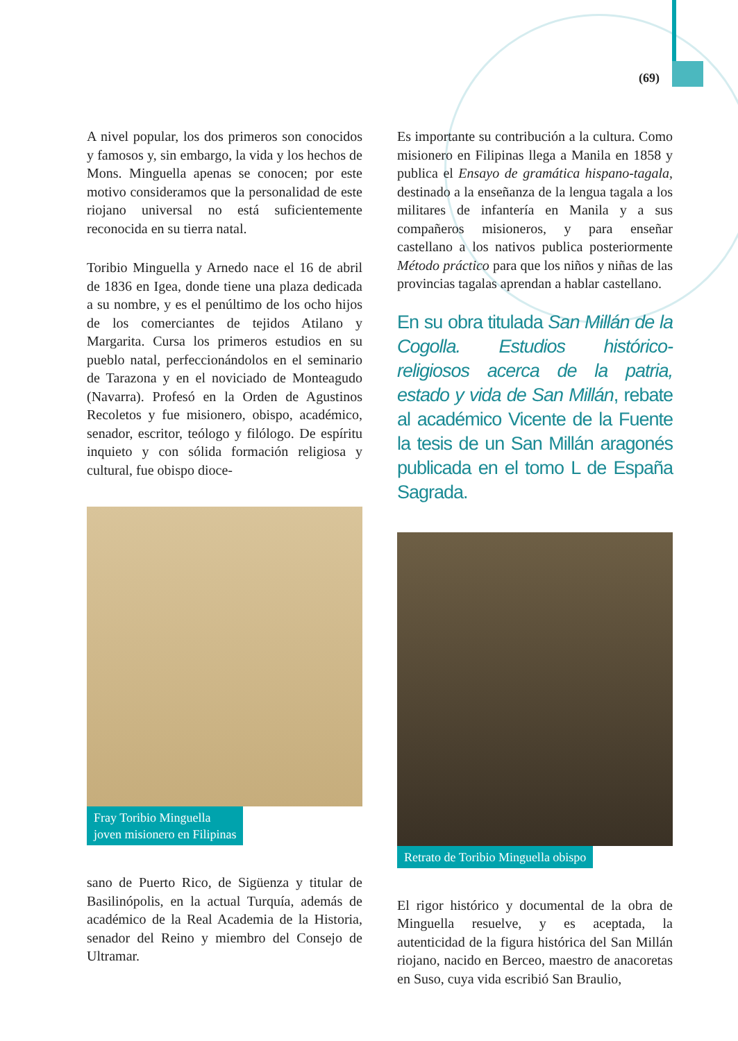(69)
A nivel popular, los dos primeros son conocidos y famosos y, sin embargo, la vida y los hechos de Mons. Minguella apenas se conocen; por este motivo consideramos que la personalidad de este riojano universal no está suficientemente reconocida en su tierra natal.
Toribio Minguella y Arnedo nace el 16 de abril de 1836 en Igea, donde tiene una plaza dedicada a su nombre, y es el penúltimo de los ocho hijos de los comerciantes de tejidos Atilano y Margarita. Cursa los primeros estudios en su pueblo natal, perfeccionándolos en el seminario de Tarazona y en el noviciado de Monteagudo (Navarra). Profesó en la Orden de Agustinos Recoletos y fue misionero, obispo, académico, senador, escritor, teólogo y filólogo. De espíritu inquieto y con sólida formación religiosa y cultural, fue obispo dioce-
Fray Toribio Minguella
joven misionero en Filipinas
sano de Puerto Rico, de Sigüenza y titular de Basilinópolis, en la actual Turquía, además de académico de la Real Academia de la Historia, senador del Reino y miembro del Consejo de Ultramar.
Es importante su contribución a la cultura. Como misionero en Filipinas llega a Manila en 1858 y publica el Ensayo de gramática hispano-tagala, destinado a la enseñanza de la lengua tagala a los militares de infantería en Manila y a sus compañeros misioneros, y para enseñar castellano a los nativos publica posteriormente Método práctico para que los niños y niñas de las provincias tagalas aprendan a hablar castellano.
En su obra titulada San Millán de la Cogolla. Estudios histórico-religiosos acerca de la patria, estado y vida de San Millán, rebate al académico Vicente de la Fuente la tesis de un San Millán aragonés publicada en el tomo L de España Sagrada.
Retrato de Toribio Minguella obispo
El rigor histórico y documental de la obra de Minguella resuelve, y es aceptada, la autenticidad de la figura histórica del San Millán riojano, nacido en Berceo, maestro de anacoretas en Suso, cuya vida escribió San Braulio,